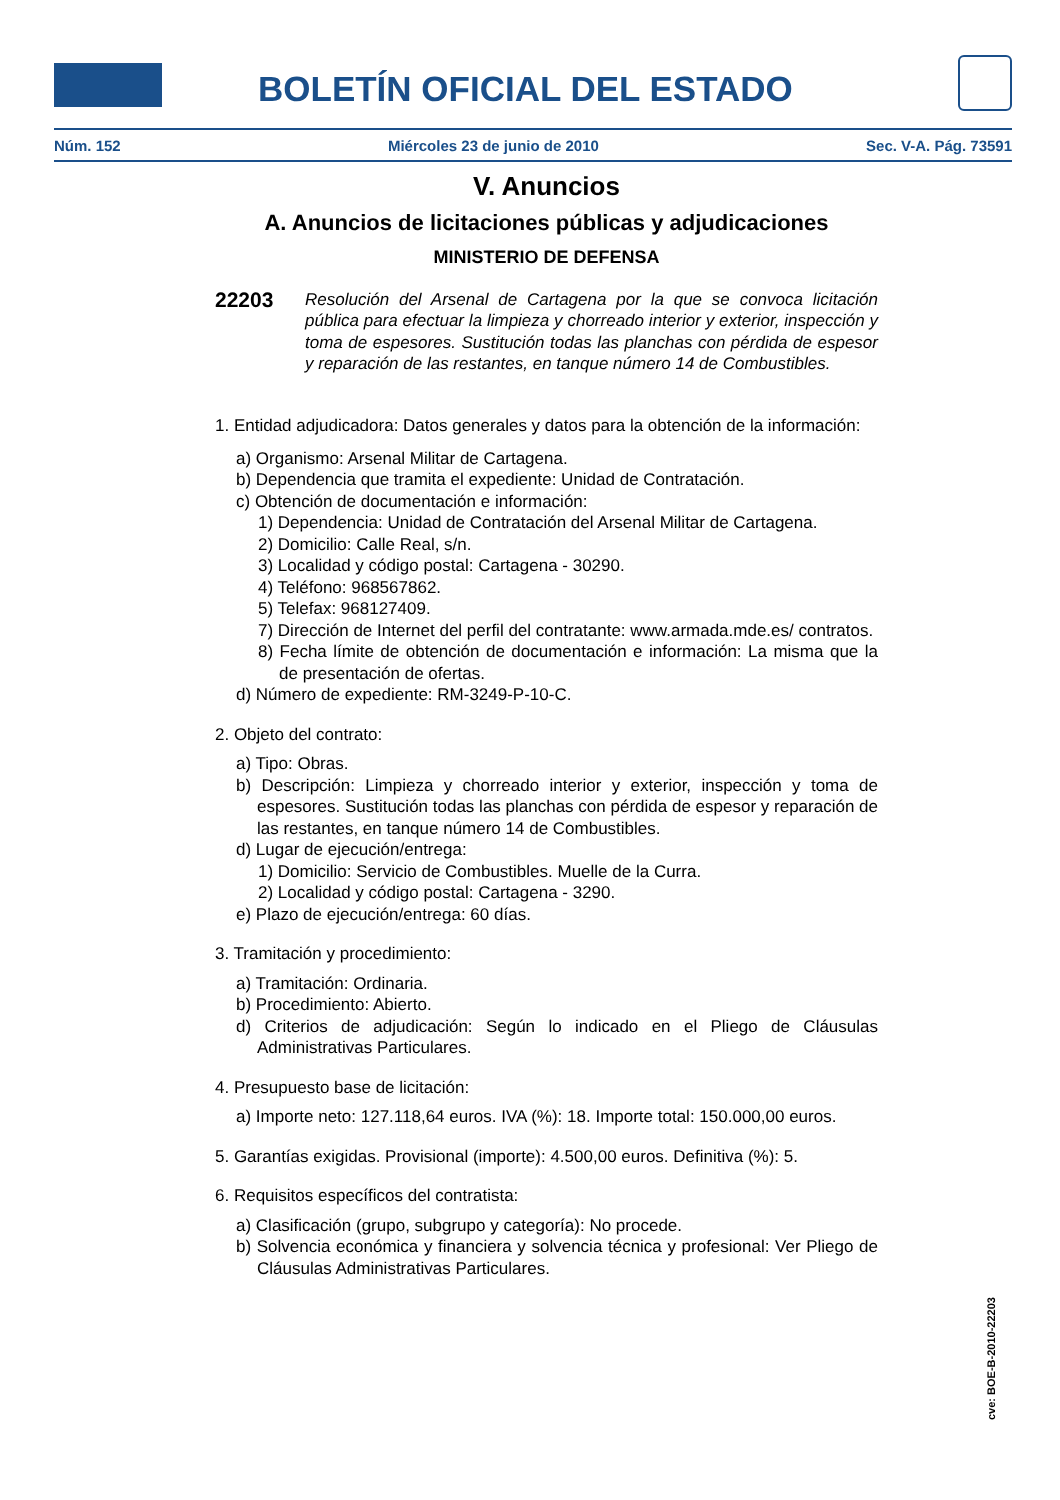BOLETÍN OFICIAL DEL ESTADO
Núm. 152 Miércoles 23 de junio de 2010 Sec. V-A. Pág. 73591
V. Anuncios
A. Anuncios de licitaciones públicas y adjudicaciones
MINISTERIO DE DEFENSA
22203
Resolución del Arsenal de Cartagena por la que se convoca licitación pública para efectuar la limpieza y chorreado interior y exterior, inspección y toma de espesores. Sustitución todas las planchas con pérdida de espesor y reparación de las restantes, en tanque número 14 de Combustibles.
1. Entidad adjudicadora: Datos generales y datos para la obtención de la información:
a) Organismo: Arsenal Militar de Cartagena.
b) Dependencia que tramita el expediente: Unidad de Contratación.
c) Obtención de documentación e información:
1) Dependencia: Unidad de Contratación del Arsenal Militar de Cartagena.
2) Domicilio: Calle Real, s/n.
3) Localidad y código postal: Cartagena - 30290.
4) Teléfono: 968567862.
5) Telefax: 968127409.
7) Dirección de Internet del perfil del contratante: www.armada.mde.es/ contratos.
8) Fecha límite de obtención de documentación e información: La misma que la de presentación de ofertas.
d) Número de expediente: RM-3249-P-10-C.
2. Objeto del contrato:
a) Tipo: Obras.
b) Descripción: Limpieza y chorreado interior y exterior, inspección y toma de espesores. Sustitución todas las planchas con pérdida de espesor y reparación de las restantes, en tanque número 14 de Combustibles.
d) Lugar de ejecución/entrega:
1) Domicilio: Servicio de Combustibles. Muelle de la Curra.
2) Localidad y código postal: Cartagena - 3290.
e) Plazo de ejecución/entrega: 60 días.
3. Tramitación y procedimiento:
a) Tramitación: Ordinaria.
b) Procedimiento: Abierto.
d) Criterios de adjudicación: Según lo indicado en el Pliego de Cláusulas Administrativas Particulares.
4. Presupuesto base de licitación:
a) Importe neto: 127.118,64 euros. IVA (%): 18. Importe total: 150.000,00 euros.
5. Garantías exigidas. Provisional (importe): 4.500,00 euros. Definitiva (%): 5.
6. Requisitos específicos del contratista:
a) Clasificación (grupo, subgrupo y categoría): No procede.
b) Solvencia económica y financiera y solvencia técnica y profesional: Ver Pliego de Cláusulas Administrativas Particulares.
cve: BOE-B-2010-22203